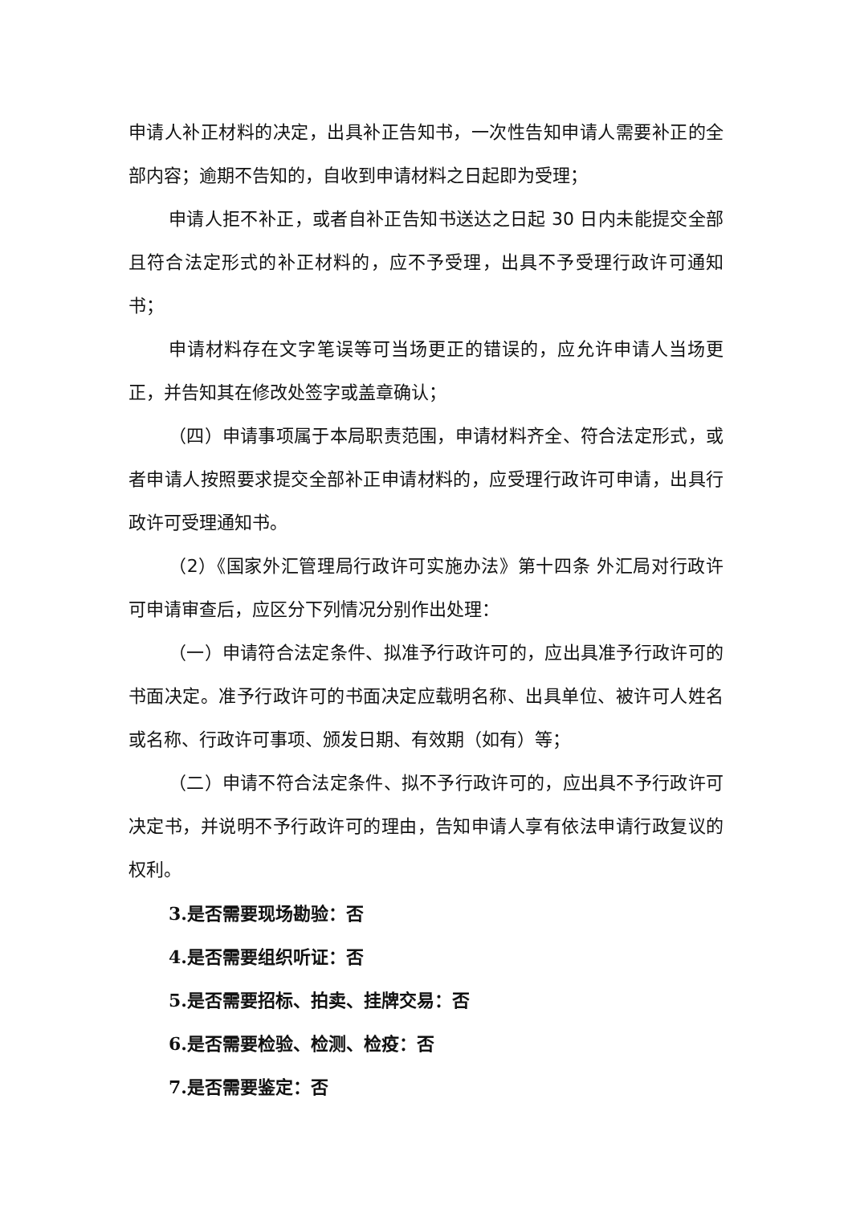申请人补正材料的决定，出具补正告知书，一次性告知申请人需要补正的全部内容；逾期不告知的，自收到申请材料之日起即为受理；
申请人拒不补正，或者自补正告知书送达之日起 30 日内未能提交全部且符合法定形式的补正材料的，应不予受理，出具不予受理行政许可通知书；
申请材料存在文字笔误等可当场更正的错误的，应允许申请人当场更正，并告知其在修改处签字或盖章确认；
（四）申请事项属于本局职责范围，申请材料齐全、符合法定形式，或者申请人按照要求提交全部补正申请材料的，应受理行政许可申请，出具行政许可受理通知书。
（2）《国家外汇管理局行政许可实施办法》第十四条 外汇局对行政许可申请审查后，应区分下列情况分别作出处理：
（一）申请符合法定条件、拟准予行政许可的，应出具准予行政许可的书面决定。准予行政许可的书面决定应载明名称、出具单位、被许可人姓名或名称、行政许可事项、颁发日期、有效期（如有）等；
（二）申请不符合法定条件、拟不予行政许可的，应出具不予行政许可决定书，并说明不予行政许可的理由，告知申请人享有依法申请行政复议的权利。
3.是否需要现场勘验：否
4.是否需要组织听证：否
5.是否需要招标、拍卖、挂牌交易：否
6.是否需要检验、检测、检疫：否
7.是否需要鉴定：否